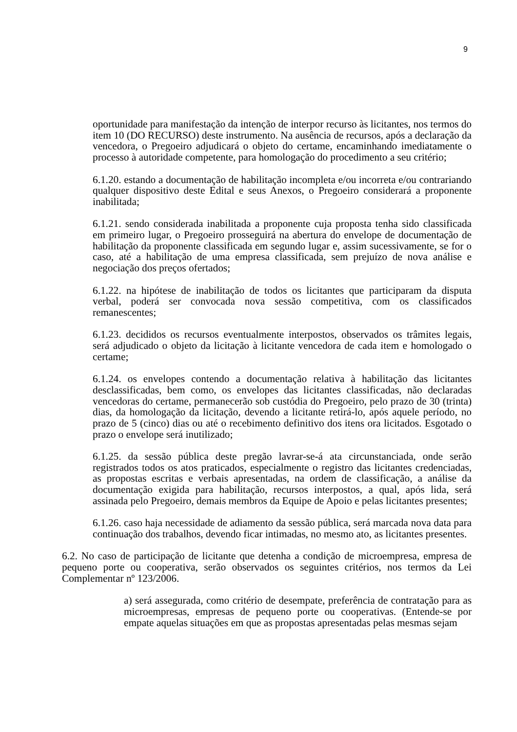9
oportunidade para manifestação da intenção de interpor recurso às licitantes, nos termos do item 10 (DO RECURSO) deste instrumento. Na ausência de recursos, após a declaração da vencedora, o Pregoeiro adjudicará o objeto do certame, encaminhando imediatamente o processo à autoridade competente, para homologação do procedimento a seu critério;
6.1.20. estando a documentação de habilitação incompleta e/ou incorreta e/ou contrariando qualquer dispositivo deste Edital e seus Anexos, o Pregoeiro considerará a proponente inabilitada;
6.1.21. sendo considerada inabilitada a proponente cuja proposta tenha sido classificada em primeiro lugar, o Pregoeiro prosseguirá na abertura do envelope de documentação de habilitação da proponente classificada em segundo lugar e, assim sucessivamente, se for o caso, até a habilitação de uma empresa classificada, sem prejuízo de nova análise e negociação dos preços ofertados;
6.1.22. na hipótese de inabilitação de todos os licitantes que participaram da disputa verbal, poderá ser convocada nova sessão competitiva, com os classificados remanescentes;
6.1.23. decididos os recursos eventualmente interpostos, observados os trâmites legais, será adjudicado o objeto da licitação à licitante vencedora de cada item e homologado o certame;
6.1.24. os envelopes contendo a documentação relativa à habilitação das licitantes desclassificadas, bem como, os envelopes das licitantes classificadas, não declaradas vencedoras do certame, permanecerão sob custódia do Pregoeiro, pelo prazo de 30 (trinta) dias, da homologação da licitação, devendo a licitante retirá-lo, após aquele período, no prazo de 5 (cinco) dias ou até o recebimento definitivo dos itens ora licitados. Esgotado o prazo o envelope será inutilizado;
6.1.25. da sessão pública deste pregão lavrar-se-á ata circunstanciada, onde serão registrados todos os atos praticados, especialmente o registro das licitantes credenciadas, as propostas escritas e verbais apresentadas, na ordem de classificação, a análise da documentação exigida para habilitação, recursos interpostos, a qual, após lida, será assinada pelo Pregoeiro, demais membros da Equipe de Apoio e pelas licitantes presentes;
6.1.26. caso haja necessidade de adiamento da sessão pública, será marcada nova data para continuação dos trabalhos, devendo ficar intimadas, no mesmo ato, as licitantes presentes.
6.2. No caso de participação de licitante que detenha a condição de microempresa, empresa de pequeno porte ou cooperativa, serão observados os seguintes critérios, nos termos da Lei Complementar nº 123/2006.
a) será assegurada, como critério de desempate, preferência de contratação para as microempresas, empresas de pequeno porte ou cooperativas. (Entende-se por empate aquelas situações em que as propostas apresentadas pelas mesmas sejam